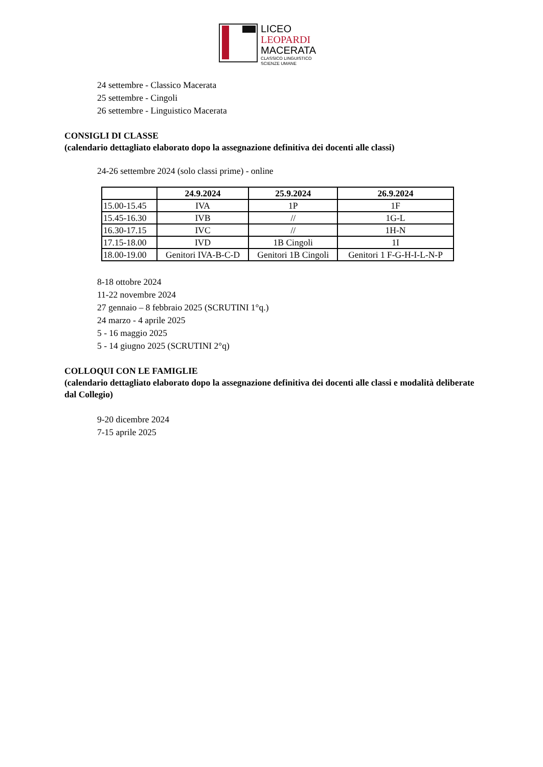LICEO
LEOPARDI
MACERATA
CLASSICO LINGUISTICO
SCIENZE UMANE
24 settembre - Classico Macerata
25 settembre - Cingoli
26 settembre - Linguistico Macerata
CONSIGLI DI CLASSE
(calendario dettagliato elaborato dopo la assegnazione definitiva dei docenti alle classi)
24-26 settembre 2024 (solo classi prime) - online
| | 24.9.2024 | 25.9.2024 | 26.9.2024 |
| --- | --- | --- | --- |
| 15.00-15.45 | IVA | 1P | 1F |
| 15.45-16.30 | IVB | // | 1G-L |
| 16.30-17.15 | IVC | // | 1H-N |
| 17.15-18.00 | IVD | 1B Cingoli | 1I |
| 18.00-19.00 | Genitori IVA-B-C-D | Genitori 1B Cingoli | Genitori 1 F-G-H-I-L-N-P |
8-18 ottobre 2024
11-22 novembre 2024
27 gennaio – 8 febbraio 2025 (SCRUTINI 1°q.)
24 marzo - 4 aprile 2025
5 - 16 maggio 2025
5 - 14 giugno 2025 (SCRUTINI 2°q)
COLLOQUI CON LE FAMIGLIE
(calendario dettagliato elaborato dopo la assegnazione definitiva dei docenti alle classi e modalità deliberate dal Collegio)
9-20 dicembre 2024
7-15 aprile 2025